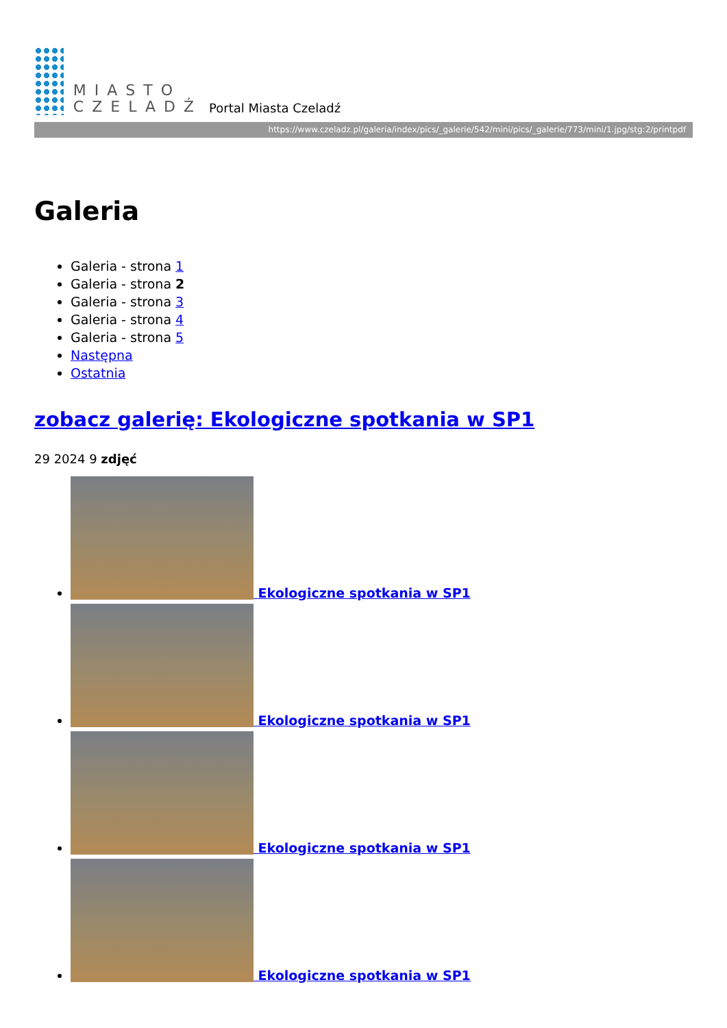MIASTO
CZELADŹ
Portal Miasta Czeladź
https://www.czeladz.pl/galeria/index/pics/_galerie/542/mini/pics/_galerie/773/mini/1.jpg/stg:2/printpdf
Galeria
Galeria - strona 1
Galeria - strona 2
Galeria - strona 3
Galeria - strona 4
Galeria - strona 5
Następna
Ostatnia
zobacz galerię: Ekologiczne spotkania w SP1
29 2024 9 zdjęć
Ekologiczne spotkania w SP1
Ekologiczne spotkania w SP1
Ekologiczne spotkania w SP1
Ekologiczne spotkania w SP1